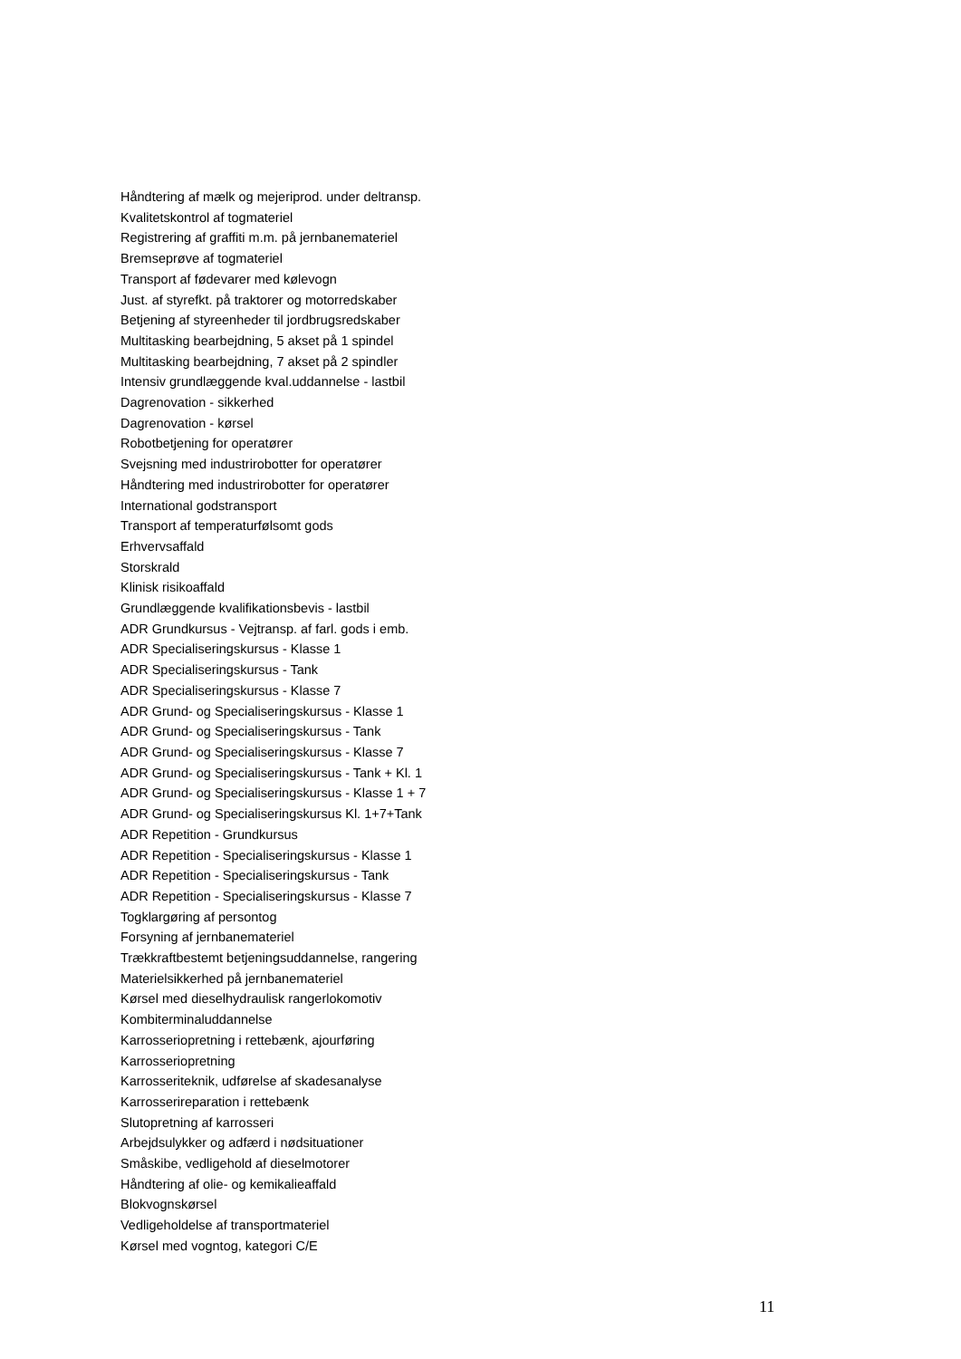Håndtering af mælk og mejeriprod. under deltransp.
Kvalitetskontrol af togmateriel
Registrering af graffiti m.m. på jernbanemateriel
Bremseprøve af togmateriel
Transport af fødevarer med kølevogn
Just. af styrefkt. på traktorer og motorredskaber
Betjening af styreenheder til jordbrugsredskaber
Multitasking bearbejdning, 5 akset på 1 spindel
Multitasking bearbejdning, 7 akset på 2 spindler
Intensiv grundlæggende kval.uddannelse - lastbil
Dagrenovation - sikkerhed
Dagrenovation - kørsel
Robotbetjening for operatører
Svejsning med industrirobotter for operatører
Håndtering med industrirobotter for operatører
International godstransport
Transport af temperaturfølsomt gods
Erhvervsaffald
Storskrald
Klinisk risikoaffald
Grundlæggende kvalifikationsbevis - lastbil
ADR Grundkursus - Vejtransp. af farl. gods i emb.
ADR Specialiseringskursus - Klasse 1
ADR Specialiseringskursus - Tank
ADR Specialiseringskursus - Klasse 7
ADR Grund- og Specialiseringskursus - Klasse 1
ADR Grund- og Specialiseringskursus - Tank
ADR Grund- og Specialiseringskursus - Klasse 7
ADR Grund- og Specialiseringskursus - Tank + Kl. 1
ADR Grund- og Specialiseringskursus - Klasse 1 + 7
ADR Grund- og Specialiseringskursus Kl. 1+7+Tank
ADR Repetition - Grundkursus
ADR Repetition - Specialiseringskursus - Klasse 1
ADR Repetition - Specialiseringskursus - Tank
ADR Repetition - Specialiseringskursus - Klasse 7
Togklargøring af persontog
Forsyning af jernbanemateriel
Trækkraftbestemt betjeningsuddannelse, rangering
Materielsikkerhed på jernbanemateriel
Kørsel med dieselhydraulisk rangerlokomotiv
Kombiterminaluddannelse
Karrosseriopretning i rettebænk, ajourføring
Karrosseriopretning
Karrosseriteknik, udførelse af skadesanalyse
Karrosserireparation i rettebænk
Slutopretning af karrosseri
Arbejdsulykker og adfærd i nødsituationer
Småskibe, vedligehold af dieselmotorer
Håndtering af olie- og kemikalieaffald
Blokvognskørsel
Vedligeholdelse af transportmateriel
Kørsel med vogntog, kategori C/E
11